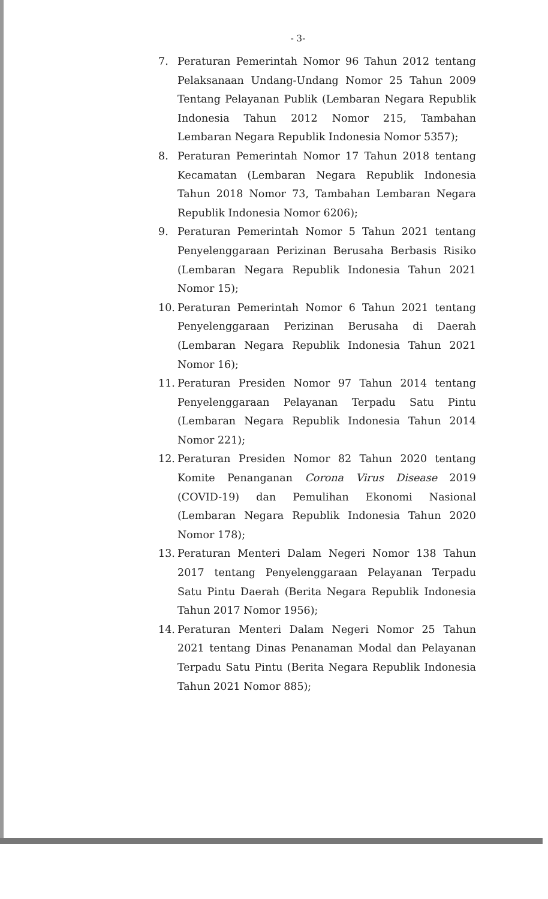- 3-
7. Peraturan Pemerintah Nomor 96 Tahun 2012 tentang Pelaksanaan Undang-Undang Nomor 25 Tahun 2009 Tentang Pelayanan Publik (Lembaran Negara Republik Indonesia Tahun 2012 Nomor 215, Tambahan Lembaran Negara Republik Indonesia Nomor 5357);
8. Peraturan Pemerintah Nomor 17 Tahun 2018 tentang Kecamatan (Lembaran Negara Republik Indonesia Tahun 2018 Nomor 73, Tambahan Lembaran Negara Republik Indonesia Nomor 6206);
9. Peraturan Pemerintah Nomor 5 Tahun 2021 tentang Penyelenggaraan Perizinan Berusaha Berbasis Risiko (Lembaran Negara Republik Indonesia Tahun 2021 Nomor 15);
10. Peraturan Pemerintah Nomor 6 Tahun 2021 tentang Penyelenggaraan Perizinan Berusaha di Daerah (Lembaran Negara Republik Indonesia Tahun 2021 Nomor 16);
11. Peraturan Presiden Nomor 97 Tahun 2014 tentang Penyelenggaraan Pelayanan Terpadu Satu Pintu (Lembaran Negara Republik Indonesia Tahun 2014 Nomor 221);
12. Peraturan Presiden Nomor 82 Tahun 2020 tentang Komite Penanganan Corona Virus Disease 2019 (COVID-19) dan Pemulihan Ekonomi Nasional (Lembaran Negara Republik Indonesia Tahun 2020 Nomor 178);
13. Peraturan Menteri Dalam Negeri Nomor 138 Tahun 2017 tentang Penyelenggaraan Pelayanan Terpadu Satu Pintu Daerah (Berita Negara Republik Indonesia Tahun 2017 Nomor 1956);
14. Peraturan Menteri Dalam Negeri Nomor 25 Tahun 2021 tentang Dinas Penanaman Modal dan Pelayanan Terpadu Satu Pintu (Berita Negara Republik Indonesia Tahun 2021 Nomor 885);